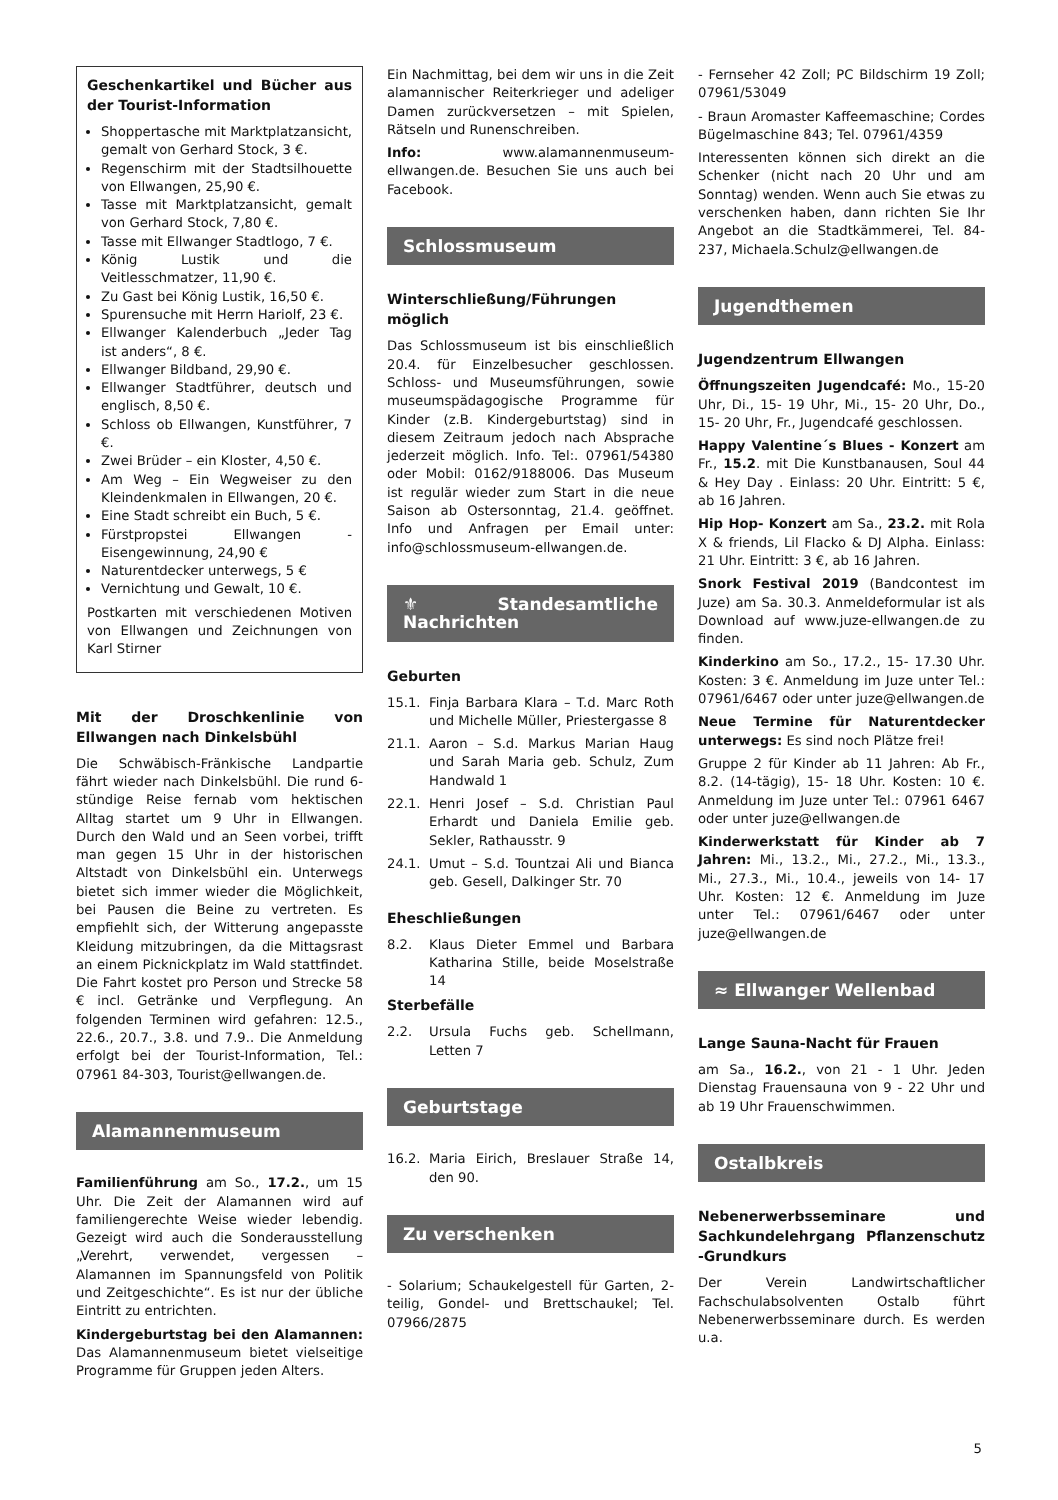Geschenkartikel und Bücher aus der Tourist-Information
Shoppertasche mit Marktplatzansicht, gemalt von Gerhard Stock, 3 €.
Regenschirm mit der Stadtsilhouette von Ellwangen, 25,90 €.
Tasse mit Marktplatzansicht, gemalt von Gerhard Stock, 7,80 €.
Tasse mit Ellwanger Stadtlogo, 7 €.
König Lustik und die Veitlesschmatzer, 11,90 €.
Zu Gast bei König Lustik, 16,50 €.
Spurensuche mit Herrn Hariolf, 23 €.
Ellwanger Kalenderbuch „Jeder Tag ist anders“, 8 €.
Ellwanger Bildband, 29,90 €.
Ellwanger Stadtführer, deutsch und englisch, 8,50 €.
Schloss ob Ellwangen, Kunstführer, 7 €.
Zwei Brüder – ein Kloster, 4,50 €.
Am Weg – Ein Wegweiser zu den Kleindenkmalen in Ellwangen, 20 €.
Eine Stadt schreibt ein Buch, 5 €.
Fürstpropstei Ellwangen - Eisengewinnung, 24,90 €
Naturentdecker unterwegs, 5 €
Vernichtung und Gewalt, 10 €.
Postkarten mit verschiedenen Motiven von Ellwangen und Zeichnungen von Karl Stirner
Mit der Droschkenlinie von Ellwangen nach Dinkelsbühl
Die Schwäbisch-Fränkische Landpartie fährt wieder nach Dinkelsbühl. Die rund 6-stündige Reise fernab vom hektischen Alltag startet um 9 Uhr in Ellwangen. Durch den Wald und an Seen vorbei, trifft man gegen 15 Uhr in der historischen Altstadt von Dinkelsbühl ein. Unterwegs bietet sich immer wieder die Möglichkeit, bei Pausen die Beine zu vertreten. Es empfiehlt sich, der Witterung angepasste Kleidung mitzubringen, da die Mittagsrast an einem Picknickplatz im Wald stattfindet. Die Fahrt kostet pro Person und Strecke 58 € incl. Getränke und Verpflegung. An folgenden Terminen wird gefahren: 12.5., 22.6., 20.7., 3.8. und 7.9.. Die Anmeldung erfolgt bei der Tourist-Information, Tel.: 07961 84-303, Tourist@ellwangen.de.
Alamannenmuseum
Familienführung am So., 17.2., um 15 Uhr. Die Zeit der Alamannen wird auf familiengerechte Weise wieder lebendig. Gezeigt wird auch die Sonderausstellung „Verehrt, verwendet, vergessen – Alamannen im Spannungsfeld von Politik und Zeitgeschichte“. Es ist nur der übliche Eintritt zu entrichten.
Kindergeburtstag bei den Alamannen: Das Alamannenmuseum bietet vielseitige Programme für Gruppen jeden Alters.
Ein Nachmittag, bei dem wir uns in die Zeit alamannischer Reiterkrieger und adeliger Damen zurückversetzen – mit Spielen, Rätseln und Runenschreiben.
Info: www.alamannenmuseum-ellwangen.de. Besuchen Sie uns auch bei Facebook.
Schlossmuseum
Winterschließung/Führungen möglich
Das Schlossmuseum ist bis einschließlich 20.4. für Einzelbesucher geschlossen. Schloss- und Museumsführungen, sowie museumspädagogische Programme für Kinder (z.B. Kindergeburtstag) sind in diesem Zeitraum jedoch nach Absprache jederzeit möglich. Info. Tel:. 07961/54380 oder Mobil: 0162/9188006. Das Museum ist regulär wieder zum Start in die neue Saison ab Ostersonntag, 21.4. geöffnet. Info und Anfragen per Email unter: info@schlossmuseum-ellwangen.de.
⚜ Standesamtliche Nachrichten
Geburten
15.1. Finja Barbara Klara – T.d. Marc Roth und Michelle Müller, Priestergasse 8
21.1. Aaron – S.d. Markus Marian Haug und Sarah Maria geb. Schulz, Zum Handwald 1
22.1. Henri Josef – S.d. Christian Paul Erhardt und Daniela Emilie geb. Sekler, Rathausstr. 9
24.1. Umut – S.d. Tountzai Ali und Bianca geb. Gesell, Dalkinger Str. 70
Eheschließungen
8.2. Klaus Dieter Emmel und Barbara Katharina Stille, beide Moselstraße 14
Sterbefälle
2.2. Ursula Fuchs geb. Schellmann, Letten 7
Geburtstage
16.2. Maria Eirich, Breslauer Straße 14, den 90.
Zu verschenken
- Solarium; Schaukelgestell für Garten, 2-teilig, Gondel- und Brettschaukel; Tel. 07966/2875
- Fernseher 42 Zoll; PC Bildschirm 19 Zoll; 07961/53049
- Braun Aromaster Kaffeemaschine; Cordes Bügelmaschine 843; Tel. 07961/4359
Interessenten können sich direkt an die Schenker (nicht nach 20 Uhr und am Sonntag) wenden. Wenn auch Sie etwas zu verschenken haben, dann richten Sie Ihr Angebot an die Stadtkämmerei, Tel. 84-237, Michaela.Schulz@ellwangen.de
Jugendthemen
Jugendzentrum Ellwangen
Öffnungszeiten Jugendcafé: Mo., 15-20 Uhr, Di., 15- 19 Uhr, Mi., 15- 20 Uhr, Do., 15- 20 Uhr, Fr., Jugendcafé geschlossen.
Happy Valentine´s Blues - Konzert am Fr., 15.2. mit Die Kunstbanausen, Soul 44 & Hey Day . Einlass: 20 Uhr. Eintritt: 5 €, ab 16 Jahren.
Hip Hop- Konzert am Sa., 23.2. mit Rola X & friends, Lil Flacko & DJ Alpha. Einlass: 21 Uhr. Eintritt: 3 €, ab 16 Jahren.
Snork Festival 2019 (Bandcontest im Juze) am Sa. 30.3. Anmeldeformular ist als Download auf www.juze-ellwangen.de zu finden.
Kinderkino am So., 17.2., 15- 17.30 Uhr. Kosten: 3 €. Anmeldung im Juze unter Tel.: 07961/6467 oder unter juze@ellwangen.de
Neue Termine für Naturentdecker unterwegs: Es sind noch Plätze frei!
Gruppe 2 für Kinder ab 11 Jahren: Ab Fr., 8.2. (14-tägig), 15- 18 Uhr. Kosten: 10 €. Anmeldung im Juze unter Tel.: 07961 6467 oder unter juze@ellwangen.de
Kinderwerkstatt für Kinder ab 7 Jahren: Mi., 13.2., Mi., 27.2., Mi., 13.3., Mi., 27.3., Mi., 10.4., jeweils von 14- 17 Uhr. Kosten: 12 €. Anmeldung im Juze unter Tel.: 07961/6467 oder unter juze@ellwangen.de
≈ Ellwanger Wellenbad
Lange Sauna-Nacht für Frauen
am Sa., 16.2., von 21 - 1 Uhr. Jeden Dienstag Frauensauna von 9 - 22 Uhr und ab 19 Uhr Frauenschwimmen.
Ostalbkreis
Nebenerwerbsseminare und Sachkundelehrgang Pflanzenschutz -Grundkurs
Der Verein Landwirtschaftlicher Fachschulabsolventen Ostalb führt Nebenerwerbsseminare durch. Es werden u.a.
5